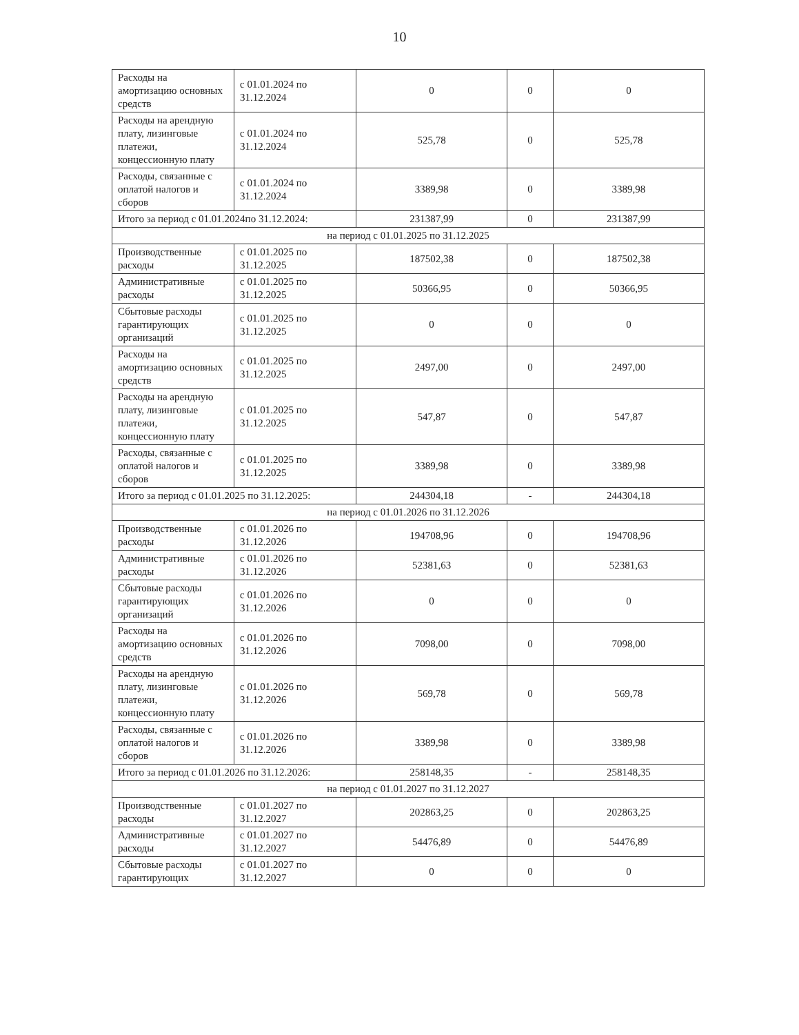10
| Расходы на амортизацию основных средств | с 01.01.2024 по 31.12.2024 | 0 | 0 | 0 |
| Расходы на арендную плату, лизинговые платежи, концессионную плату | с 01.01.2024 по 31.12.2024 | 525,78 | 0 | 525,78 |
| Расходы, связанные с оплатой налогов и сборов | с 01.01.2024 по 31.12.2024 | 3389,98 | 0 | 3389,98 |
| Итого за период с 01.01.2024по 31.12.2024: | | 231387,99 | 0 | 231387,99 |
| на период с 01.01.2025 по 31.12.2025 | | | | |
| Производственные расходы | с 01.01.2025 по 31.12.2025 | 187502,38 | 0 | 187502,38 |
| Административные расходы | с 01.01.2025 по 31.12.2025 | 50366,95 | 0 | 50366,95 |
| Сбытовые расходы гарантирующих организаций | с 01.01.2025 по 31.12.2025 | 0 | 0 | 0 |
| Расходы на амортизацию основных средств | с 01.01.2025 по 31.12.2025 | 2497,00 | 0 | 2497,00 |
| Расходы на арендную плату, лизинговые платежи, концессионную плату | с 01.01.2025 по 31.12.2025 | 547,87 | 0 | 547,87 |
| Расходы, связанные с оплатой налогов и сборов | с 01.01.2025 по 31.12.2025 | 3389,98 | 0 | 3389,98 |
| Итого за период с 01.01.2025 по 31.12.2025: | | 244304,18 | - | 244304,18 |
| на период с 01.01.2026 по 31.12.2026 | | | | |
| Производственные расходы | с 01.01.2026 по 31.12.2026 | 194708,96 | 0 | 194708,96 |
| Административные расходы | с 01.01.2026 по 31.12.2026 | 52381,63 | 0 | 52381,63 |
| Сбытовые расходы гарантирующих организаций | с 01.01.2026 по 31.12.2026 | 0 | 0 | 0 |
| Расходы на амортизацию основных средств | с 01.01.2026 по 31.12.2026 | 7098,00 | 0 | 7098,00 |
| Расходы на арендную плату, лизинговые платежи, концессионную плату | с 01.01.2026 по 31.12.2026 | 569,78 | 0 | 569,78 |
| Расходы, связанные с оплатой налогов и сборов | с 01.01.2026 по 31.12.2026 | 3389,98 | 0 | 3389,98 |
| Итого за период с 01.01.2026 по 31.12.2026: | | 258148,35 | - | 258148,35 |
| на период с 01.01.2027 по 31.12.2027 | | | | |
| Производственные расходы | с 01.01.2027 по 31.12.2027 | 202863,25 | 0 | 202863,25 |
| Административные расходы | с 01.01.2027 по 31.12.2027 | 54476,89 | 0 | 54476,89 |
| Сбытовые расходы гарантирующих | с 01.01.2027 по 31.12.2027 | 0 | 0 | 0 |